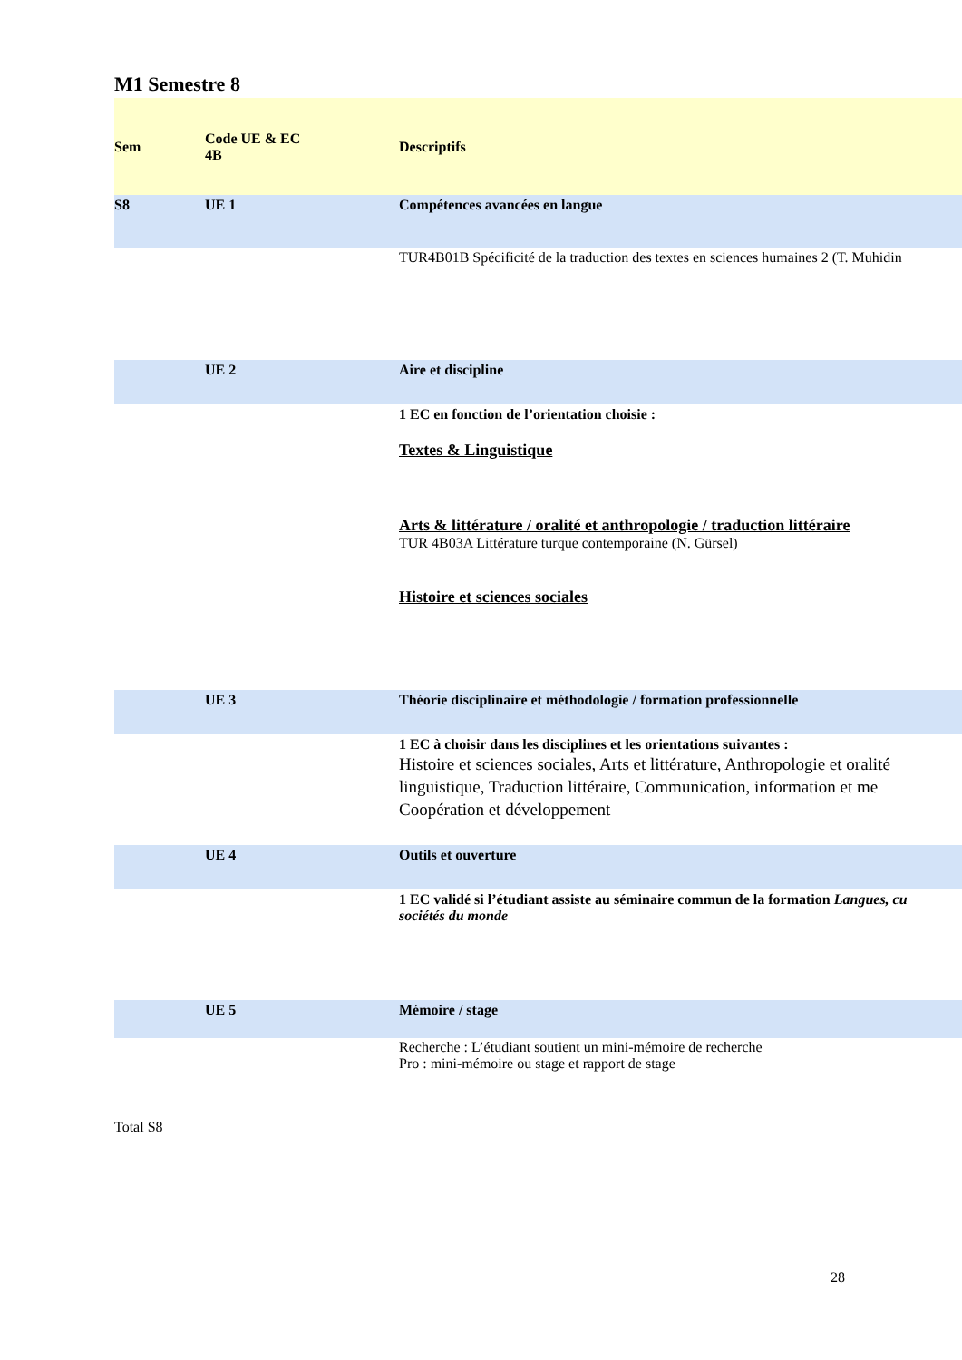M1 Semestre 8
| Sem | Code UE & EC 4B | Descriptifs |
| --- | --- | --- |
| S8 | UE 1 | Compétences avancées en langue |
| | | TUR4B01B Spécificité de la traduction des textes en sciences humaines 2 (T. Muhidin |
| | UE 2 | Aire et discipline |
| | | 1 EC en fonction de l’orientation choisie : Textes & Linguistique Arts & littérature / oralité et anthropologie / traduction littéraire TUR 4B03A Littérature turque contemporaine (N. Gürsel) Histoire et sciences sociales |
| | UE 3 | Théorie disciplinaire et méthodologie / formation professionnelle |
| | | 1 EC à choisir dans les disciplines et les orientations suivantes : Histoire et sciences sociales, Arts et littérature, Anthropologie et oralité linguistique, Traduction littéraire, Communication, information et me Coopération et développement |
| | UE 4 | Outils et ouverture |
| | | 1 EC validé si l’étudiant assiste au séminaire commun de la formation Langues, cu sociétés du monde |
| | UE 5 | Mémoire / stage |
| | | Recherche : L’étudiant soutient un mini-mémoire de recherche Pro : mini-mémoire ou stage et rapport de stage |
Total S8
28